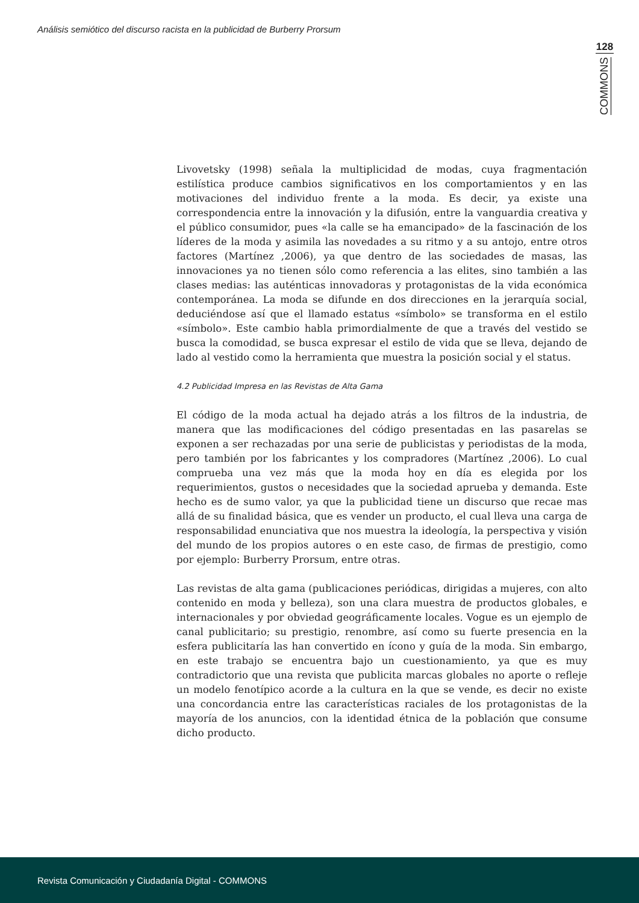Análisis semiótico del discurso racista en la publicidad de Burberry Prorsum
128
COMMONS
Livovetsky (1998) señala la multiplicidad de modas, cuya fragmentación estilística produce cambios significativos en los comportamientos y en las motivaciones del individuo frente a la moda. Es decir, ya existe una correspondencia entre la innovación y la difusión, entre la vanguardia creativa y el público consumidor, pues «la calle se ha emancipado» de la fascinación de los líderes de la moda y asimila las novedades a su ritmo y a su antojo, entre otros factores (Martínez ,2006), ya que dentro de las sociedades de masas, las innovaciones ya no tienen sólo como referencia a las elites, sino también a las clases medias: las auténticas innovadoras y protagonistas de la vida económica contemporánea. La moda se difunde en dos direcciones en la jerarquía social, deduciéndose así que el llamado estatus «símbolo» se transforma en el estilo «símbolo». Este cambio habla primordialmente de que a través del vestido se busca la comodidad, se busca expresar el estilo de vida que se lleva, dejando de lado al vestido como la herramienta que muestra la posición social y el status.
4.2 Publicidad Impresa en las Revistas de Alta Gama
El código de la moda actual ha dejado atrás a los filtros de la industria, de manera que las modificaciones del código presentadas en las pasarelas se exponen a ser rechazadas por una serie de publicistas y periodistas de la moda, pero también por los fabricantes y los compradores (Martínez ,2006). Lo cual comprueba una vez más que la moda hoy en día es elegida por los requerimientos, gustos o necesidades que la sociedad aprueba y demanda. Este hecho es de sumo valor, ya que la publicidad tiene un discurso que recae mas allá de su finalidad básica, que es vender un producto, el cual lleva una carga de responsabilidad enunciativa que nos muestra la ideología, la perspectiva y visión del mundo de los propios autores o en este caso, de firmas de prestigio, como por ejemplo: Burberry Prorsum, entre otras.
Las revistas de alta gama (publicaciones periódicas, dirigidas a mujeres, con alto contenido en moda y belleza), son una clara muestra de productos globales, e internacionales y por obviedad geográficamente locales. Vogue es un ejemplo de canal publicitario; su prestigio, renombre, así como su fuerte presencia en la esfera publicitaría las han convertido en ícono y guía de la moda. Sin embargo, en este trabajo se encuentra bajo un cuestionamiento, ya que es muy contradictorio que una revista que publicita marcas globales no aporte o refleje un modelo fenotípico acorde a la cultura en la que se vende, es decir no existe una concordancia entre las características raciales de los protagonistas de la mayoría de los anuncios, con la identidad étnica de la población que consume dicho producto.
Revista Comunicación y Ciudadanía Digital - COMMONS